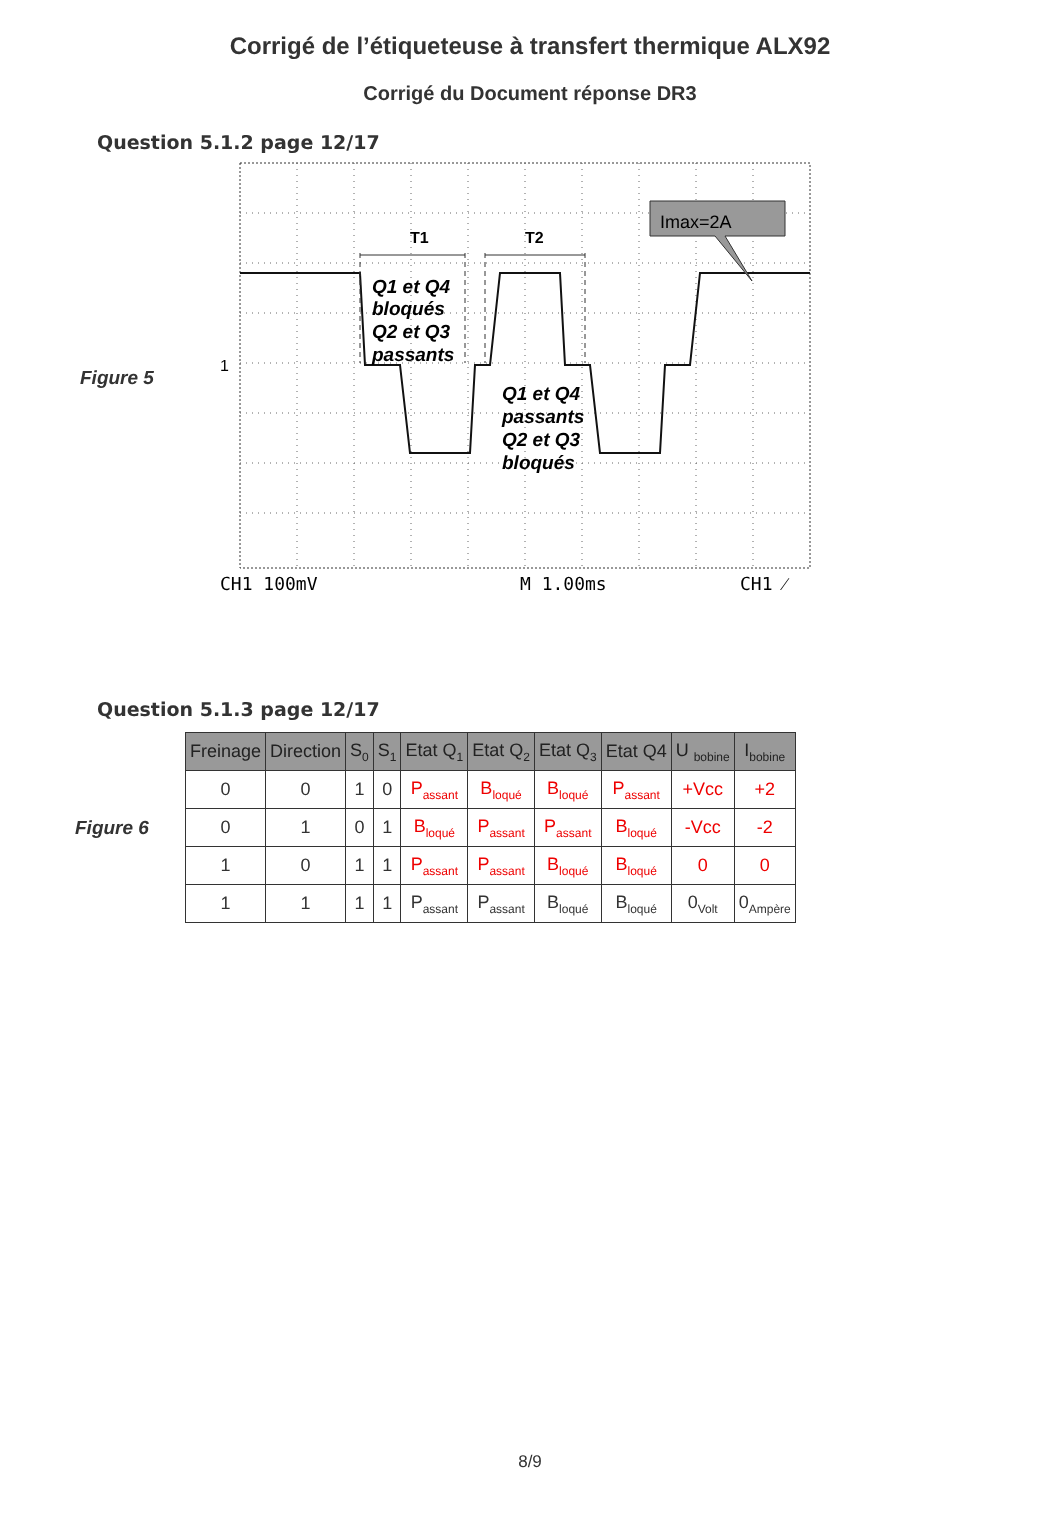Corrigé de l’étiqueteuse à transfert thermique ALX92
Corrigé du Document réponse DR3
Question 5.1.2 page 12/17
Figure 5
T1
T2
Imax=2A
Q1 et Q4
bloqués
Q2 et Q3
passants
Q1 et Q4
passants
Q2 et Q3
bloqués
1
CH1 100mV
M 1.00ms
CH1 ⁄
Question 5.1.3 page 12/17
Figure 6
| Freinage | Direction | S<sub>0</sub> | S<sub>1</sub> | Etat Q<sub>1</sub> | Etat Q<sub>2</sub> | Etat Q<sub>3</sub> | Etat Q4 | U <sub>bobine</sub> | I<sub>bobine</sub> |
| --- | --- | --- | --- | --- | --- | --- | --- | --- | --- |
| 0 | 0 | 1 | 0 | P<sub>assant</sub> | B<sub>loqué</sub> | B<sub>loqué</sub> | P<sub>assant</sub> | +Vcc | +2 |
| 0 | 1 | 0 | 1 | B<sub>loqué</sub> | P<sub>assant</sub> | P<sub>assant</sub> | B<sub>loqué</sub> | -Vcc | -2 |
| 1 | 0 | 1 | 1 | P<sub>assant</sub> | P<sub>assant</sub> | B<sub>loqué</sub> | B<sub>loqué</sub> | 0 | 0 |
| 1 | 1 | 1 | 1 | P<sub>assant</sub> | P<sub>assant</sub> | B<sub>loqué</sub> | B<sub>loqué</sub> | 0<sub>Volt</sub> | 0<sub>Ampère</sub> |
8/9